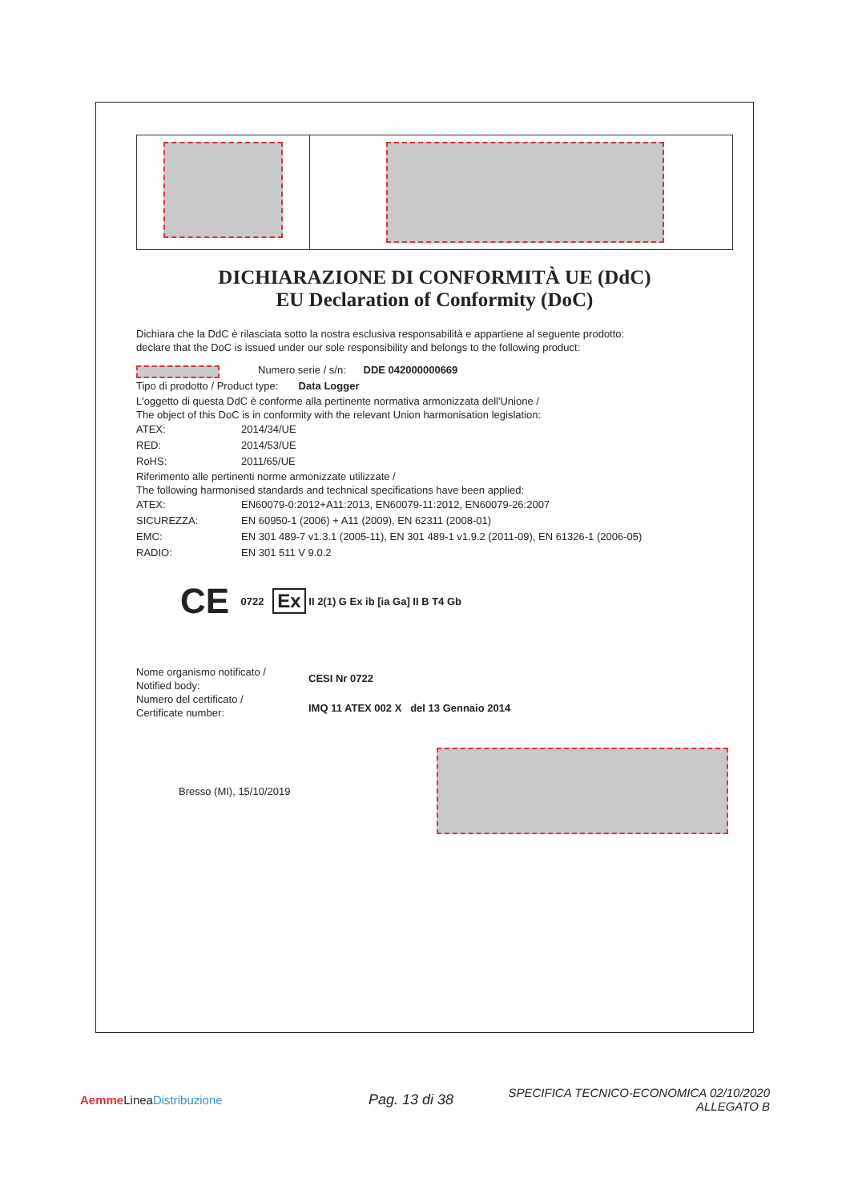DICHIARAZIONE DI CONFORMITÀ UE (DdC)
EU Declaration of Conformity (DoC)
Dichiara che la DdC è rilasciata sotto la nostra esclusiva responsabilità e appartiene al seguente prodotto:
declare that the DoC is issued under our sole responsibility and belongs to the following product:
Numero serie / s/n: DDE 042000000669
Tipo di prodotto / Product type: Data Logger
L'oggetto di questa DdC è conforme alla pertinente normativa armonizzata dell'Unione /
The object of this DoC is in conformity with the relevant Union harmonisation legislation:
ATEX: 2014/34/UE
RED: 2014/53/UE
RoHS: 2011/65/UE
Riferimento alle pertinenti norme armonizzate utilizzate /
The following harmonised standards and technical specifications have been applied:
ATEX: EN60079-0:2012+A11:2013, EN60079-11:2012, EN60079-26:2007
SICUREZZA: EN 60950-1 (2006) + A11 (2009), EN 62311 (2008-01)
EMC: EN 301 489-7 v1.3.1 (2005-11), EN 301 489-1 v1.9.2 (2011-09), EN 61326-1 (2006-05)
RADIO: EN 301 511 V 9.0.2
CE 0722 Ex II 2(1) G Ex ib [ia Ga] II B T4 Gb
Nome organismo notificato /
Notified body:
Numero del certificato /
Certificate number:
CESI Nr 0722
IMQ 11 ATEX 002 X del 13 Gennaio 2014
Bresso (MI), 15/10/2019
Aemme LineaDistribuzione
Pag. 13 di 38
SPECIFICA TECNICO-ECONOMICA 02/10/2020
ALLEGATO B